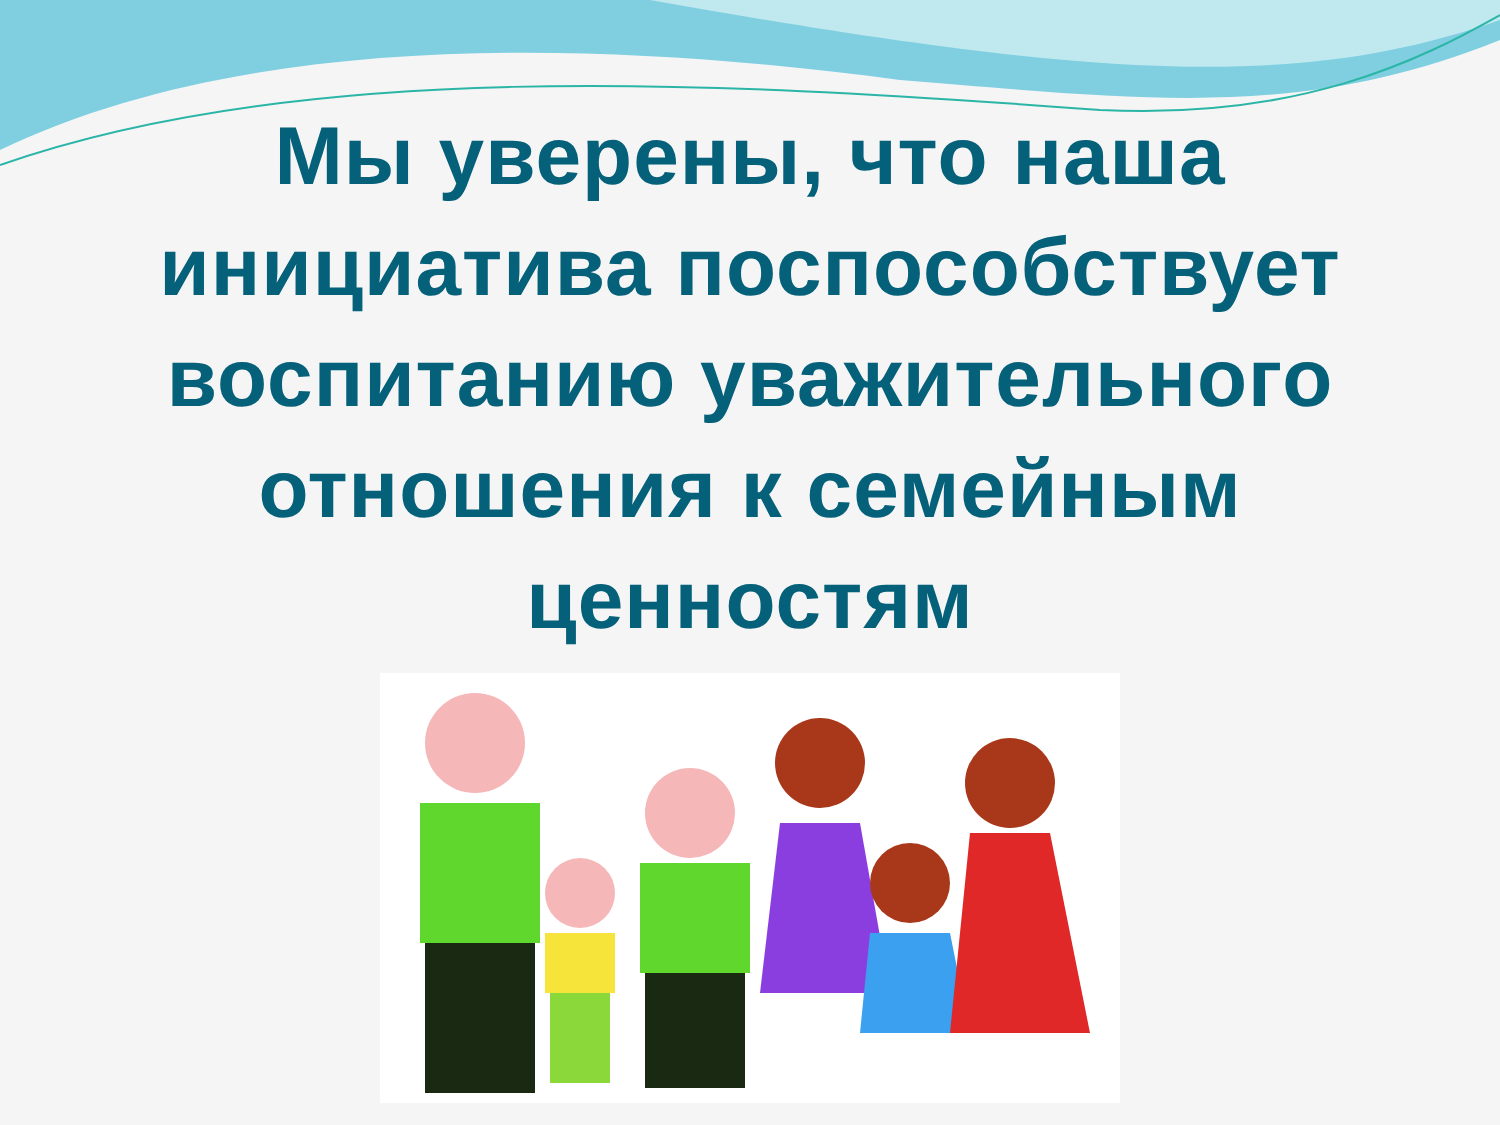Мы уверены, что наша
инициатива поспособствует
воспитанию уважительного
отношения к семейным
ценностям